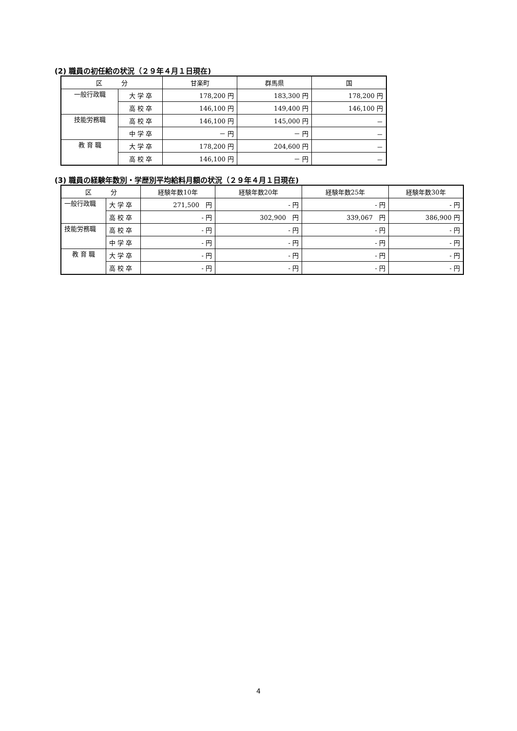(2) 職員の初任給の状況（２９年４月１日現在)
| 区 分 | | 甘楽町 | 群馬県 | 国 |
| --- | --- | --- | --- | --- |
| 一般行政職 | 大 学 卒 | 178,200 円 | 183,300 円 | 178,200 円 |
| | 高 校 卒 | 146,100 円 | 149,400 円 | 146,100 円 |
| 技能労務職 | 高 校 卒 | 146,100 円 | 145,000 円 | － |
| | 中 学 卒 | － 円 | － 円 | － |
| 教 育 職 | 大 学 卒 | 178,200 円 | 204,600 円 | － |
| | 高 校 卒 | 146,100 円 | － 円 | － |
(3) 職員の経験年数別・学歴別平均給料月額の状況（２９年４月１日現在)
| 区 分 | | 経験年数10年 | 経験年数20年 | 経験年数25年 | 経験年数30年 |
| --- | --- | --- | --- | --- | --- |
| 一般行政職 | 大 学 卒 | 271,500 円 | - 円 | - 円 | - 円 |
| | 高 校 卒 | - 円 | 302,900 円 | 339,067 円 | 386,900 円 |
| 技能労務職 | 高 校 卒 | - 円 | - 円 | - 円 | - 円 |
| | 中 学 卒 | - 円 | - 円 | - 円 | - 円 |
| 教 育 職 | 大 学 卒 | - 円 | - 円 | - 円 | - 円 |
| | 高 校 卒 | - 円 | - 円 | - 円 | - 円 |
4